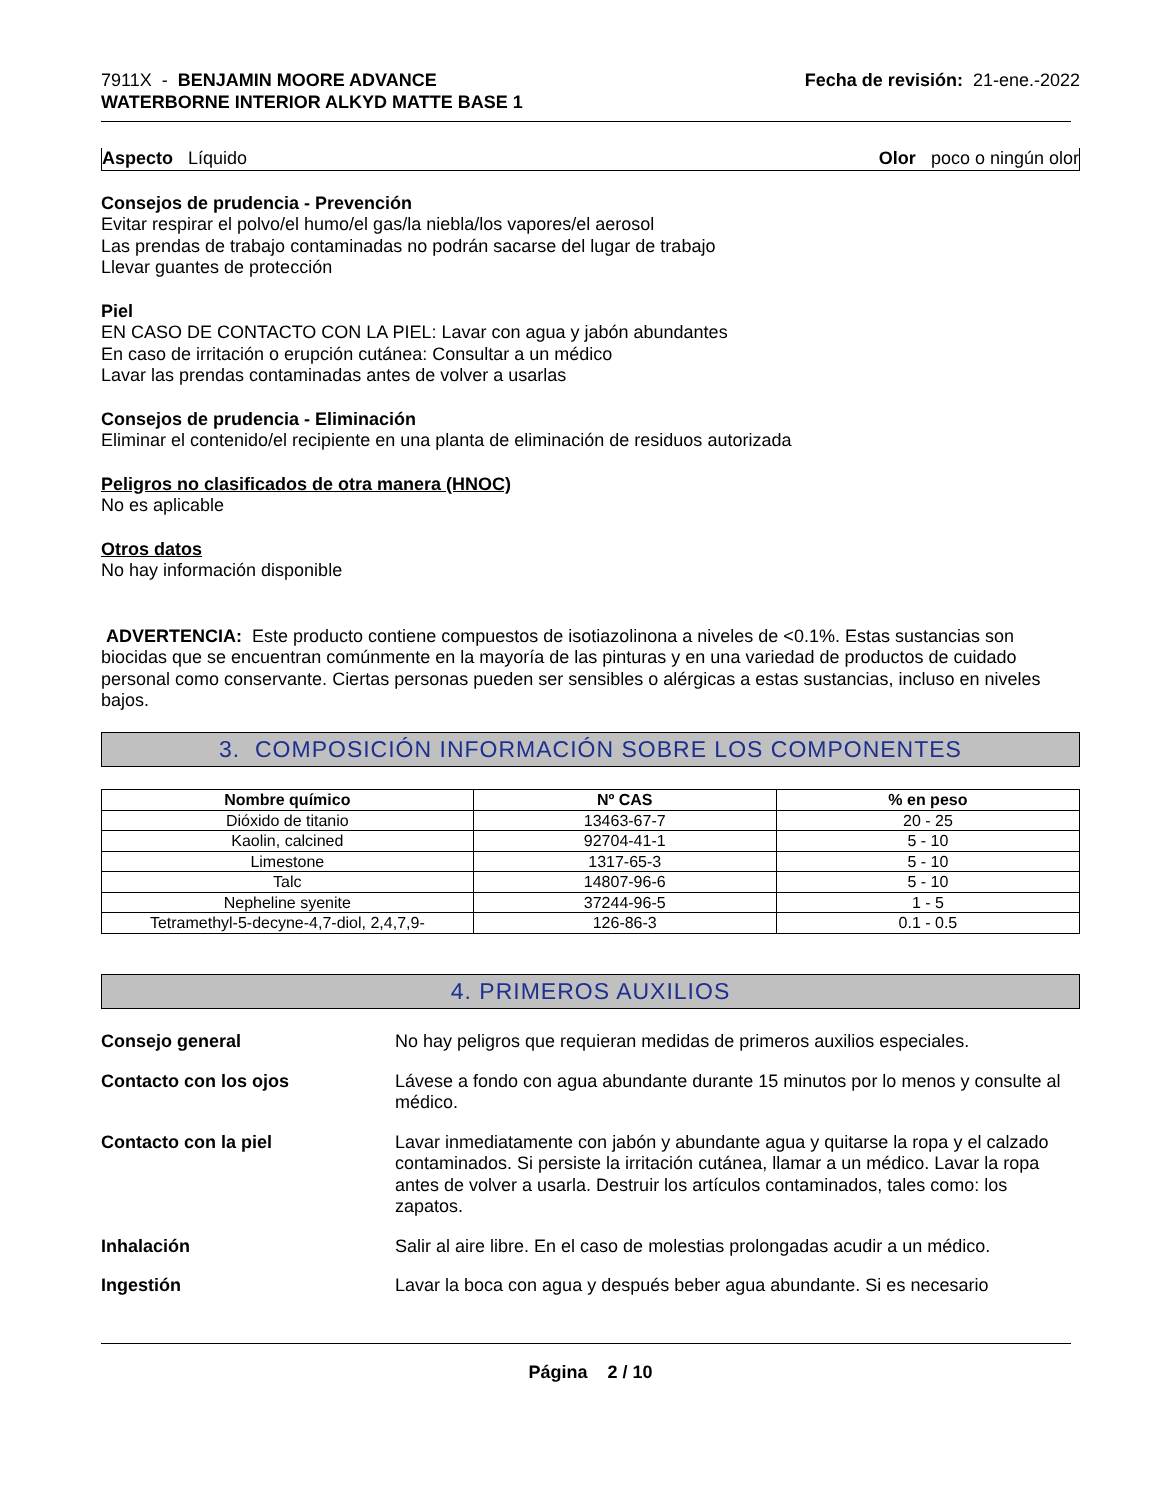7911X - BENJAMIN MOORE ADVANCE
WATERBORNE INTERIOR ALKYD MATTE BASE 1
Fecha de revisión: 21-ene.-2022
Aspecto Líquido Olor poco o ningún olor
Consejos de prudencia - Prevención
Evitar respirar el polvo/el humo/el gas/la niebla/los vapores/el aerosol
Las prendas de trabajo contaminadas no podrán sacarse del lugar de trabajo
Llevar guantes de protección
Piel
EN CASO DE CONTACTO CON LA PIEL: Lavar con agua y jabón abundantes
En caso de irritación o erupción cutánea: Consultar a un médico
Lavar las prendas contaminadas antes de volver a usarlas
Consejos de prudencia - Eliminación
Eliminar el contenido/el recipiente en una planta de eliminación de residuos autorizada
Peligros no clasificados de otra manera (HNOC)
No es aplicable
Otros datos
No hay información disponible
ADVERTENCIA: Este producto contiene compuestos de isotiazolinona a niveles de <0.1%. Estas sustancias son biocidas que se encuentran comúnmente en la mayoría de las pinturas y en una variedad de productos de cuidado personal como conservante. Ciertas personas pueden ser sensibles o alérgicas a estas sustancias, incluso en niveles bajos.
3. COMPOSICIÓN INFORMACIÓN SOBRE LOS COMPONENTES
| Nombre químico | Nº CAS | % en peso |
| --- | --- | --- |
| Dióxido de titanio | 13463-67-7 | 20 - 25 |
| Kaolin, calcined | 92704-41-1 | 5 - 10 |
| Limestone | 1317-65-3 | 5 - 10 |
| Talc | 14807-96-6 | 5 - 10 |
| Nepheline syenite | 37244-96-5 | 1 - 5 |
| Tetramethyl-5-decyne-4,7-diol, 2,4,7,9- | 126-86-3 | 0.1 - 0.5 |
4. PRIMEROS AUXILIOS
Consejo general No hay peligros que requieran medidas de primeros auxilios especiales.
Contacto con los ojos Lávese a fondo con agua abundante durante 15 minutos por lo menos y consulte al médico.
Contacto con la piel Lavar inmediatamente con jabón y abundante agua y quitarse la ropa y el calzado contaminados. Si persiste la irritación cutánea, llamar a un médico. Lavar la ropa antes de volver a usarla. Destruir los artículos contaminados, tales como: los zapatos.
Inhalación Salir al aire libre. En el caso de molestias prolongadas acudir a un médico.
Ingestión Lavar la boca con agua y después beber agua abundante. Si es necesario
Página 2 / 10